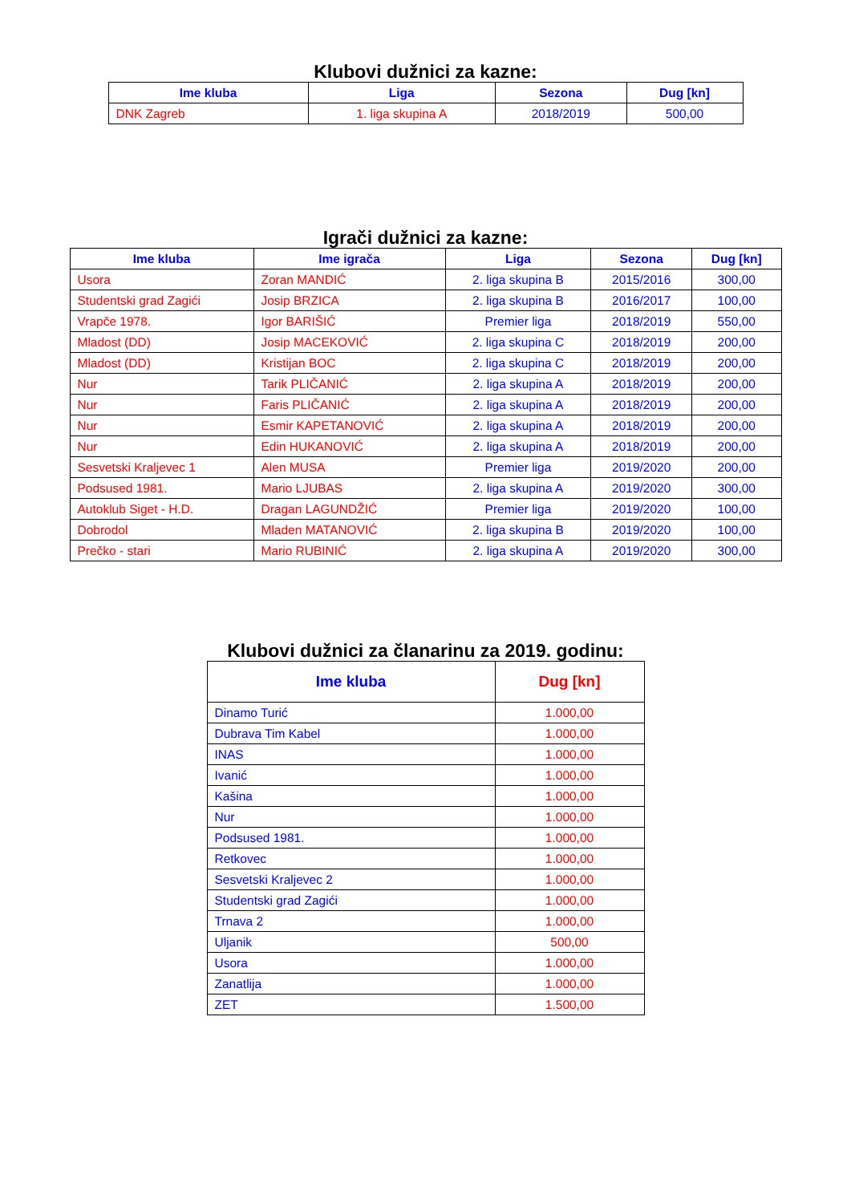Klubovi dužnici za kazne:
| Ime kluba | Liga | Sezona | Dug [kn] |
| --- | --- | --- | --- |
| DNK Zagreb | 1. liga skupina A | 2018/2019 | 500,00 |
Igrači dužnici za kazne:
| Ime kluba | Ime igrača | Liga | Sezona | Dug [kn] |
| --- | --- | --- | --- | --- |
| Usora | Zoran MANDIĆ | 2. liga skupina B | 2015/2016 | 300,00 |
| Studentski grad Zagići | Josip BRZICA | 2. liga skupina B | 2016/2017 | 100,00 |
| Vrapče 1978. | Igor BARIŠIĆ | Premier liga | 2018/2019 | 550,00 |
| Mladost (DD) | Josip MACEKOVIĆ | 2. liga skupina C | 2018/2019 | 200,00 |
| Mladost (DD) | Kristijan BOC | 2. liga skupina C | 2018/2019 | 200,00 |
| Nur | Tarik PLIČANIĆ | 2. liga skupina A | 2018/2019 | 200,00 |
| Nur | Faris PLIČANIĆ | 2. liga skupina A | 2018/2019 | 200,00 |
| Nur | Esmir KAPETANOVIĆ | 2. liga skupina A | 2018/2019 | 200,00 |
| Nur | Edin HUKANOVIĆ | 2. liga skupina A | 2018/2019 | 200,00 |
| Sesvetski Kraljevec 1 | Alen MUSA | Premier liga | 2019/2020 | 200,00 |
| Podsused 1981. | Mario LJUBAS | 2. liga skupina A | 2019/2020 | 300,00 |
| Autoklub Siget - H.D. | Dragan LAGUNDŽIĆ | Premier liga | 2019/2020 | 100,00 |
| Dobrodol | Mladen MATANOVIĆ | 2. liga skupina B | 2019/2020 | 100,00 |
| Prečko - stari | Mario RUBINIĆ | 2. liga skupina A | 2019/2020 | 300,00 |
Klubovi dužnici za članarinu za 2019. godinu:
| Ime kluba | Dug [kn] |
| --- | --- |
| Dinamo Turić | 1.000,00 |
| Dubrava Tim Kabel | 1.000,00 |
| INAS | 1.000,00 |
| Ivanić | 1.000,00 |
| Kašina | 1.000,00 |
| Nur | 1.000,00 |
| Podsused 1981. | 1.000,00 |
| Retkovec | 1.000,00 |
| Sesvetski Kraljevec 2 | 1.000,00 |
| Studentski grad Zagići | 1.000,00 |
| Trnava 2 | 1.000,00 |
| Uljanik | 500,00 |
| Usora | 1.000,00 |
| Zanatlija | 1.000,00 |
| ZET | 1.500,00 |